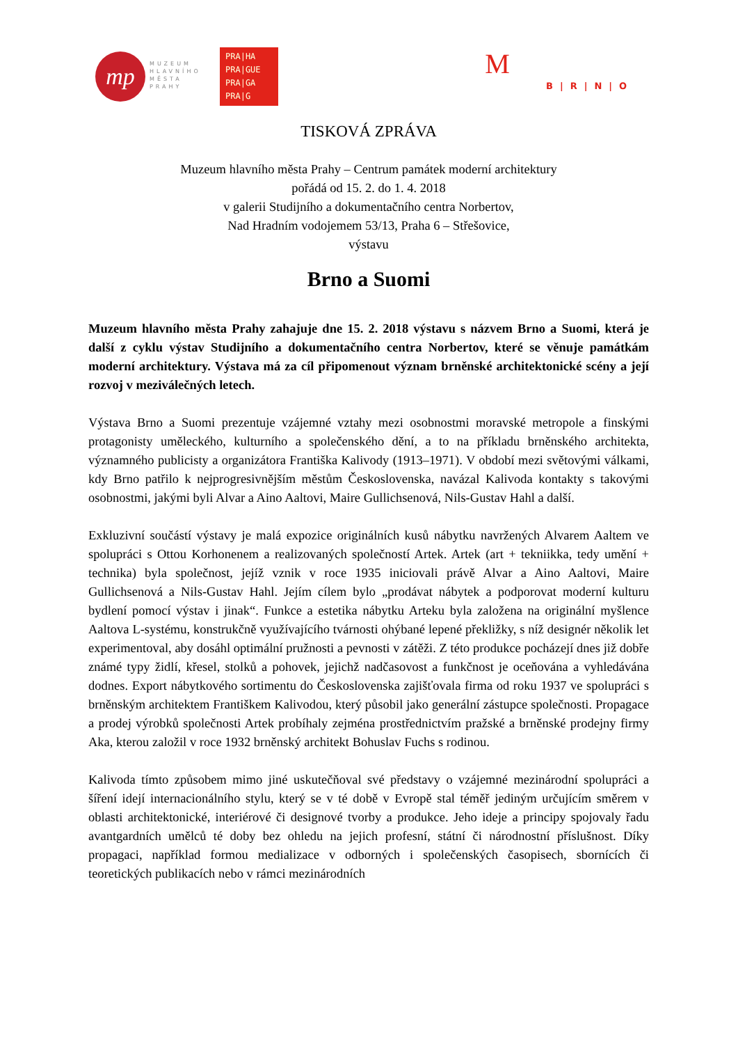mp
MUZEUM
HLAVNÍHO
MĚSTA
PRAHY
PRA|HA
PRA|GUE
PRA|GA
PRA|G
M
B|R|N|O
TISKOVÁ ZPRÁVA
Muzeum hlavního města Prahy – Centrum památek moderní architektury
pořádá od 15. 2. do 1. 4. 2018
v galerii Studijního a dokumentačního centra Norbertov,
Nad Hradním vodojemem 53/13, Praha 6 – Střešovice,
výstavu
Brno a Suomi
Muzeum hlavního města Prahy zahajuje dne 15. 2. 2018 výstavu s názvem Brno a Suomi, která je další z cyklu výstav Studijního a dokumentačního centra Norbertov, které se věnuje památkám moderní architektury. Výstava má za cíl připomenout význam brněnské architektonické scény a její rozvoj v meziválečných letech.
Výstava Brno a Suomi prezentuje vzájemné vztahy mezi osobnostmi moravské metropole a finskými protagonisty uměleckého, kulturního a společenského dění, a to na příkladu brněnského architekta, významného publicisty a organizátora Františka Kalivody (1913–1971). V období mezi světovými válkami, kdy Brno patřilo k nejprogresivnějším městům Československa, navázal Kalivoda kontakty s takovými osobnostmi, jakými byli Alvar a Aino Aaltovi, Maire Gullichsenová, Nils-Gustav Hahl a další.
Exkluzivní součástí výstavy je malá expozice originálních kusů nábytku navržených Alvarem Aaltem ve spolupráci s Ottou Korhonenem a realizovaných společností Artek. Artek (art + tekniikka, tedy umění + technika) byla společnost, jejíž vznik v roce 1935 iniciovali právě Alvar a Aino Aaltovi, Maire Gullichsenová a Nils-Gustav Hahl. Jejím cílem bylo „prodávat nábytek a podporovat moderní kulturu bydlení pomocí výstav i jinak“. Funkce a estetika nábytku Arteku byla založena na originální myšlence Aaltova L-systému, konstrukčně využívajícího tvárnosti ohýbané lepené překližky, s níž designér několik let experimentoval, aby dosáhl optimální pružnosti a pevnosti v zátěži. Z této produkce pocházejí dnes již dobře známé typy židlí, křesel, stolků a pohovek, jejichž nadčasovost a funkčnost je oceňována a vyhledávána dodnes. Export nábytkového sortimentu do Československa zajišťovala firma od roku 1937 ve spolupráci s brněnským architektem Františkem Kalivodou, který působil jako generální zástupce společnosti. Propagace a prodej výrobků společnosti Artek probíhaly zejména prostřednictvím pražské a brněnské prodejny firmy Aka, kterou založil v roce 1932 brněnský architekt Bohuslav Fuchs s rodinou.
Kalivoda tímto způsobem mimo jiné uskutečňoval své představy o vzájemné mezinárodní spolupráci a šíření idejí internacionálního stylu, který se v té době v Evropě stal téměř jediným určujícím směrem v oblasti architektonické, interiérové či designové tvorby a produkce. Jeho ideje a principy spojovaly řadu avantgardních umělců té doby bez ohledu na jejich profesní, státní či národnostní příslušnost. Díky propagaci, například formou medializace v odborných i společenských časopisech, sbornících či teoretických publikacích nebo v rámci mezinárodních